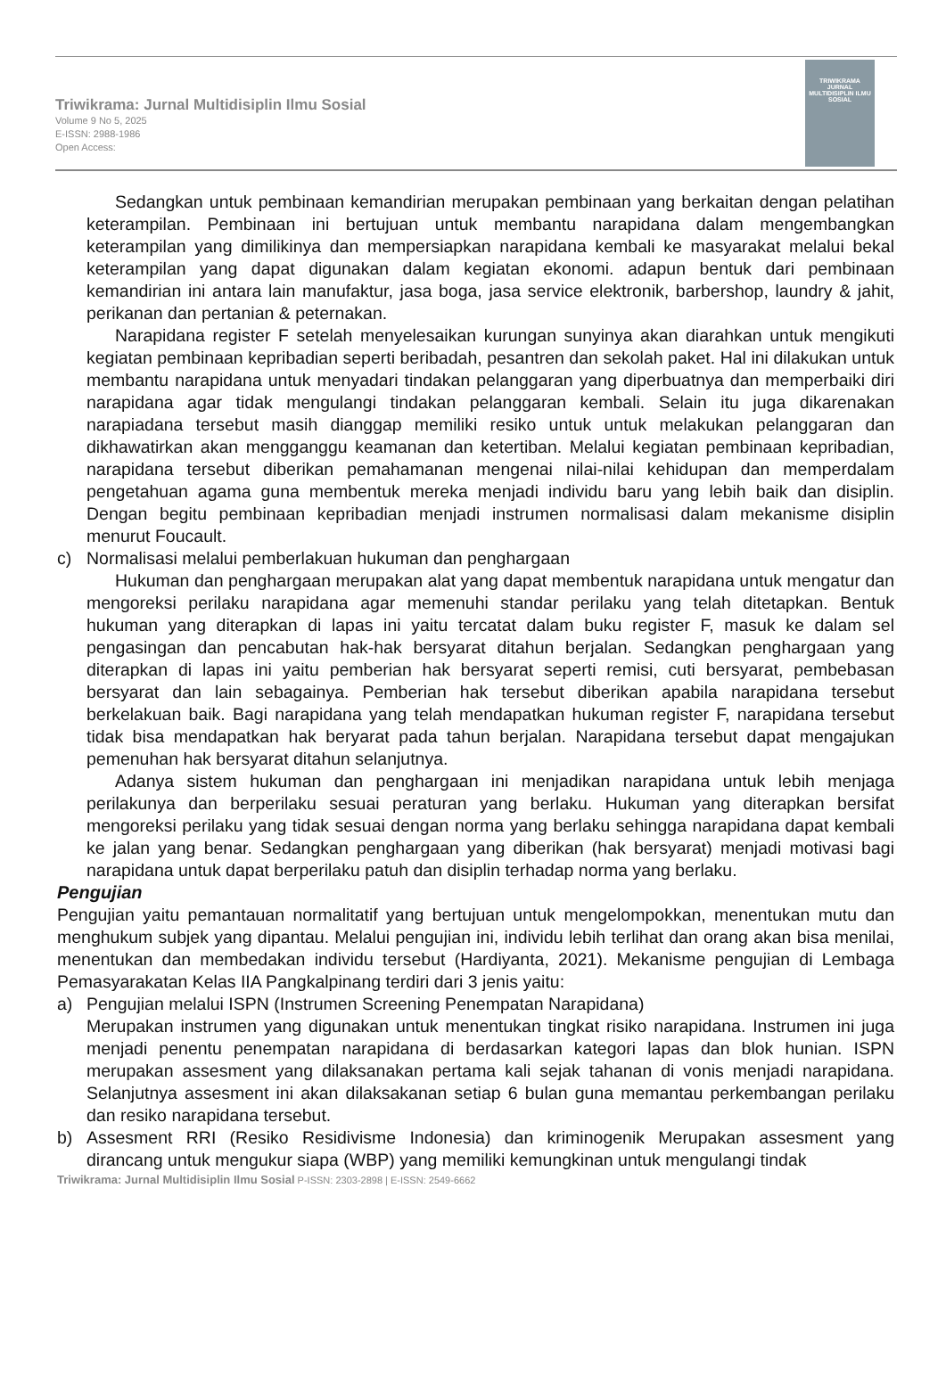Triwikrama: Jurnal Multidisiplin Ilmu Sosial
Volume 9 No 5, 2025
E-ISSN: 2988-1986
Open Access:
TRIWIKRAMA
JURNAL MULTIDISIPLIN ILMU SOSIAL
Sedangkan untuk pembinaan kemandirian merupakan pembinaan yang berkaitan dengan pelatihan keterampilan. Pembinaan ini bertujuan untuk membantu narapidana dalam mengembangkan keterampilan yang dimilikinya dan mempersiapkan narapidana kembali ke masyarakat melalui bekal keterampilan yang dapat digunakan dalam kegiatan ekonomi. adapun bentuk dari pembinaan kemandirian ini antara lain manufaktur, jasa boga, jasa service elektronik, barbershop, laundry & jahit, perikanan dan pertanian & peternakan.
Narapidana register F setelah menyelesaikan kurungan sunyinya akan diarahkan untuk mengikuti kegiatan pembinaan kepribadian seperti beribadah, pesantren dan sekolah paket. Hal ini dilakukan untuk membantu narapidana untuk menyadari tindakan pelanggaran yang diperbuatnya dan memperbaiki diri narapidana agar tidak mengulangi tindakan pelanggaran kembali. Selain itu juga dikarenakan narapiadana tersebut masih dianggap memiliki resiko untuk untuk melakukan pelanggaran dan dikhawatirkan akan mengganggu keamanan dan ketertiban. Melalui kegiatan pembinaan kepribadian, narapidana tersebut diberikan pemahamanan mengenai nilai-nilai kehidupan dan memperdalam pengetahuan agama guna membentuk mereka menjadi individu baru yang lebih baik dan disiplin. Dengan begitu pembinaan kepribadian menjadi instrumen normalisasi dalam mekanisme disiplin menurut Foucault.
c) Normalisasi melalui pemberlakuan hukuman dan penghargaan
Hukuman dan penghargaan merupakan alat yang dapat membentuk narapidana untuk mengatur dan mengoreksi perilaku narapidana agar memenuhi standar perilaku yang telah ditetapkan. Bentuk hukuman yang diterapkan di lapas ini yaitu tercatat dalam buku register F, masuk ke dalam sel pengasingan dan pencabutan hak-hak bersyarat ditahun berjalan. Sedangkan penghargaan yang diterapkan di lapas ini yaitu pemberian hak bersyarat seperti remisi, cuti bersyarat, pembebasan bersyarat dan lain sebagainya. Pemberian hak tersebut diberikan apabila narapidana tersebut berkelakuan baik. Bagi narapidana yang telah mendapatkan hukuman register F, narapidana tersebut tidak bisa mendapatkan hak beryarat pada tahun berjalan. Narapidana tersebut dapat mengajukan pemenuhan hak bersyarat ditahun selanjutnya.
Adanya sistem hukuman dan penghargaan ini menjadikan narapidana untuk lebih menjaga perilakunya dan berperilaku sesuai peraturan yang berlaku. Hukuman yang diterapkan bersifat mengoreksi perilaku yang tidak sesuai dengan norma yang berlaku sehingga narapidana dapat kembali ke jalan yang benar. Sedangkan penghargaan yang diberikan (hak bersyarat) menjadi motivasi bagi narapidana untuk dapat berperilaku patuh dan disiplin terhadap norma yang berlaku.
Pengujian
Pengujian yaitu pemantauan normalitatif yang bertujuan untuk mengelompokkan, menentukan mutu dan menghukum subjek yang dipantau. Melalui pengujian ini, individu lebih terlihat dan orang akan bisa menilai, menentukan dan membedakan individu tersebut (Hardiyanta, 2021). Mekanisme pengujian di Lembaga Pemasyarakatan Kelas IIA Pangkalpinang terdiri dari 3 jenis yaitu:
a) Pengujian melalui ISPN (Instrumen Screening Penempatan Narapidana)
Merupakan instrumen yang digunakan untuk menentukan tingkat risiko narapidana. Instrumen ini juga menjadi penentu penempatan narapidana di berdasarkan kategori lapas dan blok hunian. ISPN merupakan assesment yang dilaksanakan pertama kali sejak tahanan di vonis menjadi narapidana. Selanjutnya assesment ini akan dilaksakanan setiap 6 bulan guna memantau perkembangan perilaku dan resiko narapidana tersebut.
b) Assesment RRI (Resiko Residivisme Indonesia) dan kriminogenik Merupakan assesment yang dirancang untuk mengukur siapa (WBP) yang memiliki kemungkinan untuk mengulangi tindak
Triwikrama: Jurnal Multidisiplin Ilmu Sosial P-ISSN: 2303-2898 | E-ISSN: 2549-6662